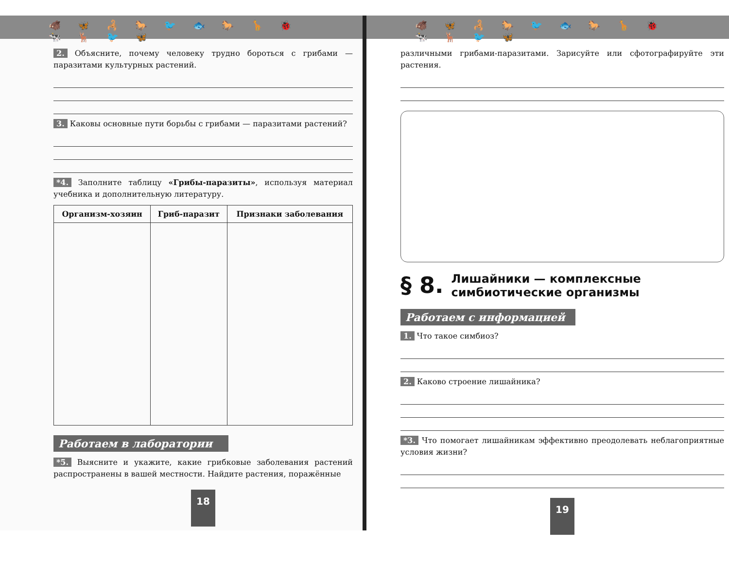🐗 🦋 🦂 🐎 🐦 🐟 🐎 🦒 🐞 🐄 🦌 🐦 🦋
2. Объясните, почему человеку трудно бороться с грибами — паразитами культурных растений.
3. Каковы основные пути борьбы с грибами — паразитами растений?
*4. Заполните таблицу «Грибы-паразиты», используя материал учебника и дополнительную литературу.
| Организм-хозяин | Гриб-паразит | Признаки заболевания |
| --- | --- | --- |
Работаем в лаборатории
*5. Выясните и укажите, какие грибковые заболевания растений распространены в вашей местности. Найдите растения, поражённые
18
🐗 🦋 🦂 🐎 🐦 🐟 🐎 🦒 🐞 🐄 🦌 🐦 🦋
различными грибами-паразитами. Зарисуйте или сфотографируйте эти растения.
§ 8.
Лишайники — комплексные
симбиотические организмы
Работаем с информацией
1. Что такое симбиоз?
2. Каково строение лишайника?
*3. Что помогает лишайникам эффективно преодолевать неблагоприятные условия жизни?
19